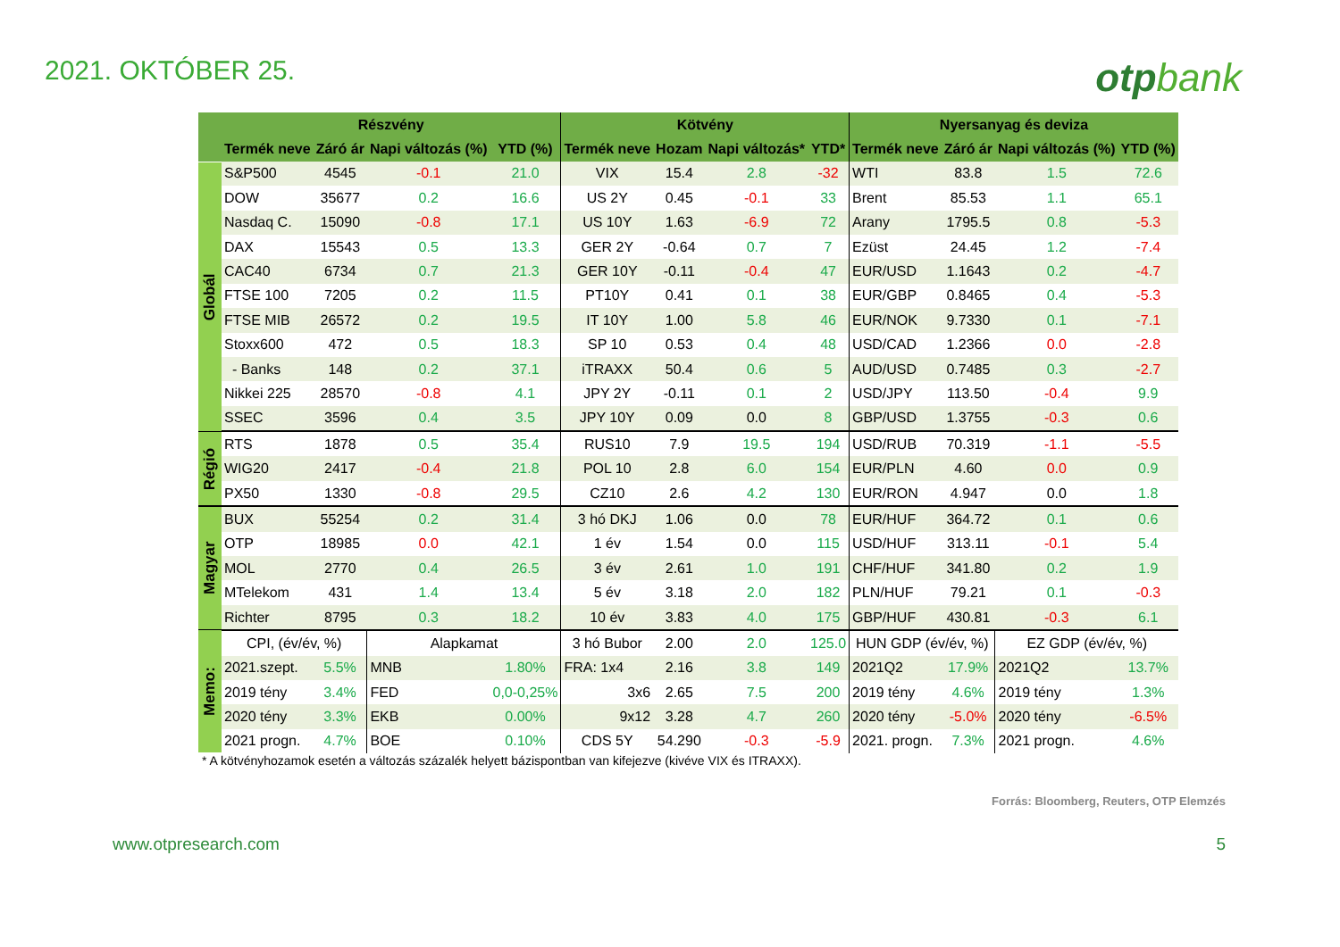2021. OKTÓBER 25.
otpbank
| | Részvény | | | | Kötvény | | | | Nyersanyag és deviza | | | |
| --- | --- | --- | --- | --- | --- | --- | --- | --- | --- | --- | --- | --- |
| | Termék neve | Záró ár | Napi változás (%) | YTD (%) | Termék neve | Hozam | Napi változás* | YTD* | Termék neve | Záró ár | Napi változás (%) | YTD (%) |
| Globál | S&P500 | 4545 | -0.1 | 21.0 | VIX | 15.4 | 2.8 | -32 | WTI | 83.8 | 1.5 | 72.6 |
| | DOW | 35677 | 0.2 | 16.6 | US 2Y | 0.45 | -0.1 | 33 | Brent | 85.53 | 1.1 | 65.1 |
| | Nasdaq C. | 15090 | -0.8 | 17.1 | US 10Y | 1.63 | -6.9 | 72 | Arany | 1795.5 | 0.8 | -5.3 |
| | DAX | 15543 | 0.5 | 13.3 | GER 2Y | -0.64 | 0.7 | 7 | Ezüst | 24.45 | 1.2 | -7.4 |
| | CAC40 | 6734 | 0.7 | 21.3 | GER 10Y | -0.11 | -0.4 | 47 | EUR/USD | 1.1643 | 0.2 | -4.7 |
| | FTSE 100 | 7205 | 0.2 | 11.5 | PT10Y | 0.41 | 0.1 | 38 | EUR/GBP | 0.8465 | 0.4 | -5.3 |
| | FTSE MIB | 26572 | 0.2 | 19.5 | IT 10Y | 1.00 | 5.8 | 46 | EUR/NOK | 9.7330 | 0.1 | -7.1 |
| | Stoxx600 | 472 | 0.5 | 18.3 | SP 10 | 0.53 | 0.4 | 48 | USD/CAD | 1.2366 | 0.0 | -2.8 |
| | - Banks | 148 | 0.2 | 37.1 | iTRAXX | 50.4 | 0.6 | 5 | AUD/USD | 0.7485 | 0.3 | -2.7 |
| | Nikkei 225 | 28570 | -0.8 | 4.1 | JPY 2Y | -0.11 | 0.1 | 2 | USD/JPY | 113.50 | -0.4 | 9.9 |
| | SSEC | 3596 | 0.4 | 3.5 | JPY 10Y | 0.09 | 0.0 | 8 | GBP/USD | 1.3755 | -0.3 | 0.6 |
| Régió | RTS | 1878 | 0.5 | 35.4 | RUS10 | 7.9 | 19.5 | 194 | USD/RUB | 70.319 | -1.1 | -5.5 |
| | WIG20 | 2417 | -0.4 | 21.8 | POL 10 | 2.8 | 6.0 | 154 | EUR/PLN | 4.60 | 0.0 | 0.9 |
| | PX50 | 1330 | -0.8 | 29.5 | CZ10 | 2.6 | 4.2 | 130 | EUR/RON | 4.947 | 0.0 | 1.8 |
| Magyar | BUX | 55254 | 0.2 | 31.4 | 3 hó DKJ | 1.06 | 0.0 | 78 | EUR/HUF | 364.72 | 0.1 | 0.6 |
| | OTP | 18985 | 0.0 | 42.1 | 1 év | 1.54 | 0.0 | 115 | USD/HUF | 313.11 | -0.1 | 5.4 |
| | MOL | 2770 | 0.4 | 26.5 | 3 év | 2.61 | 1.0 | 191 | CHF/HUF | 341.80 | 0.2 | 1.9 |
| | MTelekom | 431 | 1.4 | 13.4 | 5 év | 3.18 | 2.0 | 182 | PLN/HUF | 79.21 | 0.1 | -0.3 |
| | Richter | 8795 | 0.3 | 18.2 | 10 év | 3.83 | 4.0 | 175 | GBP/HUF | 430.81 | -0.3 | 6.1 |
| Memo: | CPI, (év/év, %) | | Alapkamat | | 3 hó Bubor | 2.00 | 2.0 | 125.0 | HUN GDP (év/év, %) | | EZ GDP (év/év, %) | |
| | 2021.szept. | 5.5% | MNB | 1.80% | FRA: 1x4 | 2.16 | 3.8 | 149 | 2021Q2 | 17.9% | 2021Q2 | 13.7% |
| | 2019 tény | 3.4% | FED | 0,0-0,25% | 3x6 | 2.65 | 7.5 | 200 | 2019 tény | 4.6% | 2019 tény | 1.3% |
| | 2020 tény | 3.3% | EKB | 0.00% | 9x12 | 3.28 | 4.7 | 260 | 2020 tény | -5.0% | 2020 tény | -6.5% |
| | 2021 progn. | 4.7% | BOE | 0.10% | CDS 5Y | 54.290 | -0.3 | -5.9 | 2021. progn. | 7.3% | 2021 progn. | 4.6% |
* A kötvényhozamok esetén a változás százalék helyett bázispontban van kifejezve (kivéve VIX és ITRAXX).
Forrás: Bloomberg, Reuters, OTP Elemzés
www.otpresearch.com 5